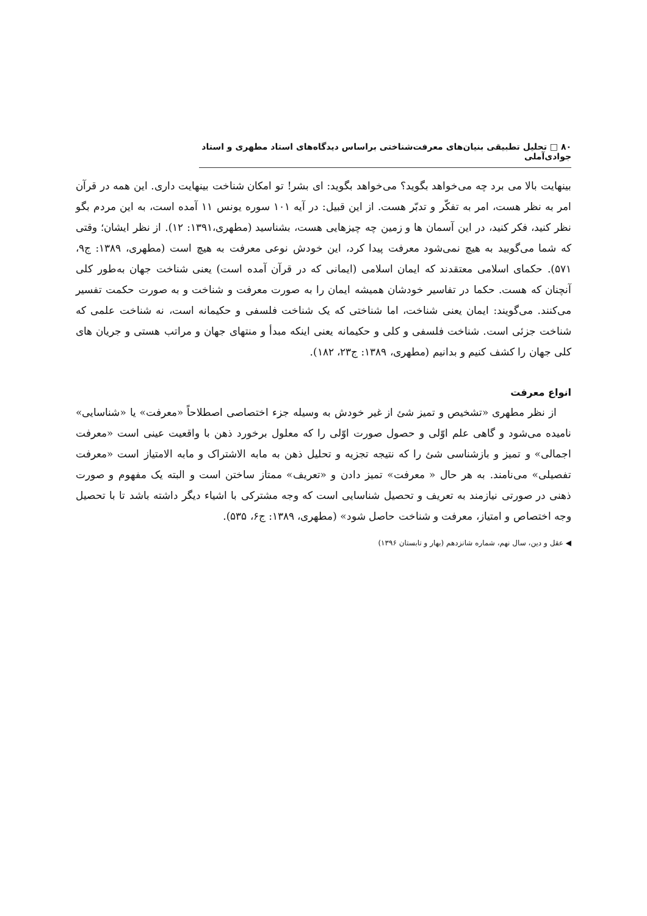۸۰ □ تحلیل تطبیقی بنیان‌های معرفت‌شناختی براساس دیدگاه‌های استاد مطهری و استاد جوادی‌آملی
بینهایت بالا می برد چه می‌خواهد بگوید؟ می‌خواهد بگوید: ای بشر! تو امکان شناخت بینهایت داری. این همه در قرآن امر به نظر هست، امر به تفکّر و تدبّر هست. از این قبیل: در آیه ۱۰۱ سوره یونس ۱۱ آمده است، به این مردم بگو نظر کنید، فکر کنید، در این آسمان ها و زمین چه چیزهایی هست، بشناسید (مطهری،۱۳۹۱: ۱۲). از نظر ایشان؛ وقتی که شما می‌گویید به هیچ نمی‌شود معرفت پیدا کرد، این خودش نوعی معرفت به هیچ است (مطهری، ۱۳۸۹: ج۹، ۵۷۱). حکمای اسلامی معتقدند که ایمان اسلامی (ایمانی که در قرآن آمده است) یعنی شناخت جهان به‌طور کلی آنچنان که هست. حکما در تفاسیر خودشان همیشه ایمان را به صورت معرفت و شناخت و به صورت حکمت تفسیر می‌کنند. می‌گویند: ایمان یعنی شناخت، اما شناختی که یک شناخت فلسفی و حکیمانه است، نه شناخت علمی که شناخت جزئی است. شناخت فلسفی و کلی و حکیمانه یعنی اینکه مبدأ و منتهای جهان و مراتب هستی و جریان های کلی جهان را کشف کنیم و بدانیم (مطهری، ۱۳۸۹: ج۲۳، ۱۸۲).
انواع معرفت
از نظر مطهری «تشخیص و تمیز شئ از غیر خودش به وسیله جزء اختصاصی اصطلاحاً «معرفت» یا «شناسایی» نامیده می‌شود و گاهی علم اوّلی و حصول صورت اوّلی را که معلول برخورد ذهن با واقعیت عینی است «معرفت اجمالی» و تمیز و بازشناسی شئ را که نتیجه تجزیه و تحلیل ذهن به مابه الاشتراک و مابه الامتیاز است «معرفت تفصیلی» می‌نامند. به هر حال « معرفت» تمیز دادن و «تعریف» ممتاز ساختن است و البته یک مفهوم و صورت ذهنی در صورتی نیازمند به تعریف و تحصیل شناسایی است که وجه مشترکی با اشیاء دیگر داشته باشد تا با تحصیل وجه اختصاص و امتیاز، معرفت و شناخت حاصل شود» (مطهری، ۱۳۸۹: ج۶، ۵۳۵).
◀ عقل و دین، سال نهم، شماره شانزدهم (بهار و تابستان ۱۳۹۶)